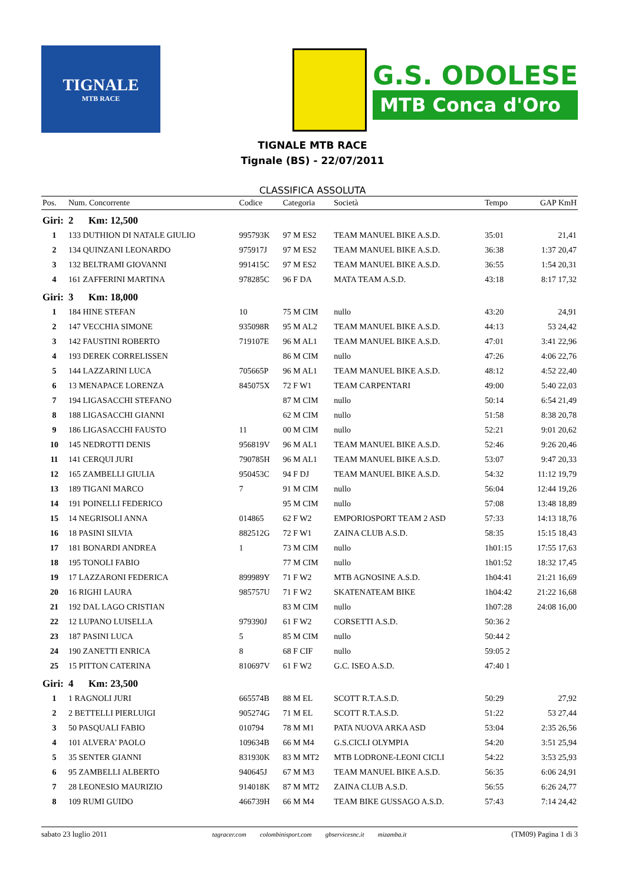TIGNALE
MTB RACE
G.S. ODOLESE
MTB Conca d'Oro
TIGNALE MTB RACE
Tignale (BS) - 22/07/2011
CLASSIFICA ASSOLUTA
| Pos. | Num. Concorrente | Codice | Categoria | Società | Tempo | GAP KmH |
| --- | --- | --- | --- | --- | --- | --- |
| Giri: | 2 Km: 12,500 | | | | | |
| 1 | 133 DUTHION DI NATALE GIULIO | 995793K | 97 M ES2 | TEAM MANUEL BIKE A.S.D. | 35:01 | 21,41 |
| 2 | 134 QUINZANI LEONARDO | 975917J | 97 M ES2 | TEAM MANUEL BIKE A.S.D. | 36:38 | 1:37 20,47 |
| 3 | 132 BELTRAMI GIOVANNI | 991415C | 97 M ES2 | TEAM MANUEL BIKE A.S.D. | 36:55 | 1:54 20,31 |
| 4 | 161 ZAFFERINI MARTINA | 978285C | 96 F DA | MATA TEAM A.S.D. | 43:18 | 8:17 17,32 |
| Giri: | 3 Km: 18,000 | | | | | |
| 1 | 184 HINE STEFAN | 10 | 75 M CIM | nullo | 43:20 | 24,91 |
| 2 | 147 VECCHIA SIMONE | 935098R | 95 M AL2 | TEAM MANUEL BIKE A.S.D. | 44:13 | 53 24,42 |
| 3 | 142 FAUSTINI ROBERTO | 719107E | 96 M AL1 | TEAM MANUEL BIKE A.S.D. | 47:01 | 3:41 22,96 |
| 4 | 193 DEREK CORRELISSEN | | 86 M CIM | nullo | 47:26 | 4:06 22,76 |
| 5 | 144 LAZZARINI LUCA | 705665P | 96 M AL1 | TEAM MANUEL BIKE A.S.D. | 48:12 | 4:52 22,40 |
| 6 | 13 MENAPACE LORENZA | 845075X | 72 F W1 | TEAM CARPENTARI | 49:00 | 5:40 22,03 |
| 7 | 194 LIGASACCHI STEFANO | | 87 M CIM | nullo | 50:14 | 6:54 21,49 |
| 8 | 188 LIGASACCHI GIANNI | | 62 M CIM | nullo | 51:58 | 8:38 20,78 |
| 9 | 186 LIGASACCHI FAUSTO | 11 | 00 M CIM | nullo | 52:21 | 9:01 20,62 |
| 10 | 145 NEDROTTI DENIS | 956819V | 96 M AL1 | TEAM MANUEL BIKE A.S.D. | 52:46 | 9:26 20,46 |
| 11 | 141 CERQUI JURI | 790785H | 96 M AL1 | TEAM MANUEL BIKE A.S.D. | 53:07 | 9:47 20,33 |
| 12 | 165 ZAMBELLI GIULIA | 950453C | 94 F DJ | TEAM MANUEL BIKE A.S.D. | 54:32 | 11:12 19,79 |
| 13 | 189 TIGANI MARCO | 7 | 91 M CIM | nullo | 56:04 | 12:44 19,26 |
| 14 | 191 POINELLI FEDERICO | | 95 M CIM | nullo | 57:08 | 13:48 18,89 |
| 15 | 14 NEGRISOLI ANNA | 014865 | 62 F W2 | EMPORIOSPORT TEAM 2 ASD | 57:33 | 14:13 18,76 |
| 16 | 18 PASINI SILVIA | 882512G | 72 F W1 | ZAINA CLUB A.S.D. | 58:35 | 15:15 18,43 |
| 17 | 181 BONARDI ANDREA | 1 | 73 M CIM | nullo | 1h01:15 | 17:55 17,63 |
| 18 | 195 TONOLI FABIO | | 77 M CIM | nullo | 1h01:52 | 18:32 17,45 |
| 19 | 17 LAZZARONI FEDERICA | 899989Y | 71 F W2 | MTB AGNOSINE A.S.D. | 1h04:41 | 21:21 16,69 |
| 20 | 16 RIGHI LAURA | 985757U | 71 F W2 | SKATENATEAM BIKE | 1h04:42 | 21:22 16,68 |
| 21 | 192 DAL LAGO CRISTIAN | | 83 M CIM | nullo | 1h07:28 | 24:08 16,00 |
| 22 | 12 LUPANO LUISELLA | 979390J | 61 F W2 | CORSETTI A.S.D. | 50:36 2 | |
| 23 | 187 PASINI LUCA | 5 | 85 M CIM | nullo | 50:44 2 | |
| 24 | 190 ZANETTI ENRICA | 8 | 68 F CIF | nullo | 59:05 2 | |
| 25 | 15 PITTON CATERINA | 810697V | 61 F W2 | G.C. ISEO A.S.D. | 47:40 1 | |
| Giri: | 4 Km: 23,500 | | | | | |
| 1 | 1 RAGNOLI JURI | 665574B | 88 M EL | SCOTT R.T.A.S.D. | 50:29 | 27,92 |
| 2 | 2 BETTELLI PIERLUIGI | 905274G | 71 M EL | SCOTT R.T.A.S.D. | 51:22 | 53 27,44 |
| 3 | 50 PASQUALI FABIO | 010794 | 78 M M1 | PATA NUOVA ARKA ASD | 53:04 | 2:35 26,56 |
| 4 | 101 ALVERA' PAOLO | 109634B | 66 M M4 | G.S.CICLI OLYMPIA | 54:20 | 3:51 25,94 |
| 5 | 35 SENTER GIANNI | 831930K | 83 M MT2 | MTB LODRONE-LEONI CICLI | 54:22 | 3:53 25,93 |
| 6 | 95 ZAMBELLI ALBERTO | 940645J | 67 M M3 | TEAM MANUEL BIKE A.S.D. | 56:35 | 6:06 24,91 |
| 7 | 28 LEONESIO MAURIZIO | 914018K | 87 M MT2 | ZAINA CLUB A.S.D. | 56:55 | 6:26 24,77 |
| 8 | 109 RUMI GUIDO | 466739H | 66 M M4 | TEAM BIKE GUSSAGO A.S.D. | 57:43 | 7:14 24,42 |
sabato 23 luglio 2011 tagracer.com colombinisport.com gbservicesnc.it mizamba.it (TM09) Pagina 1 di 3